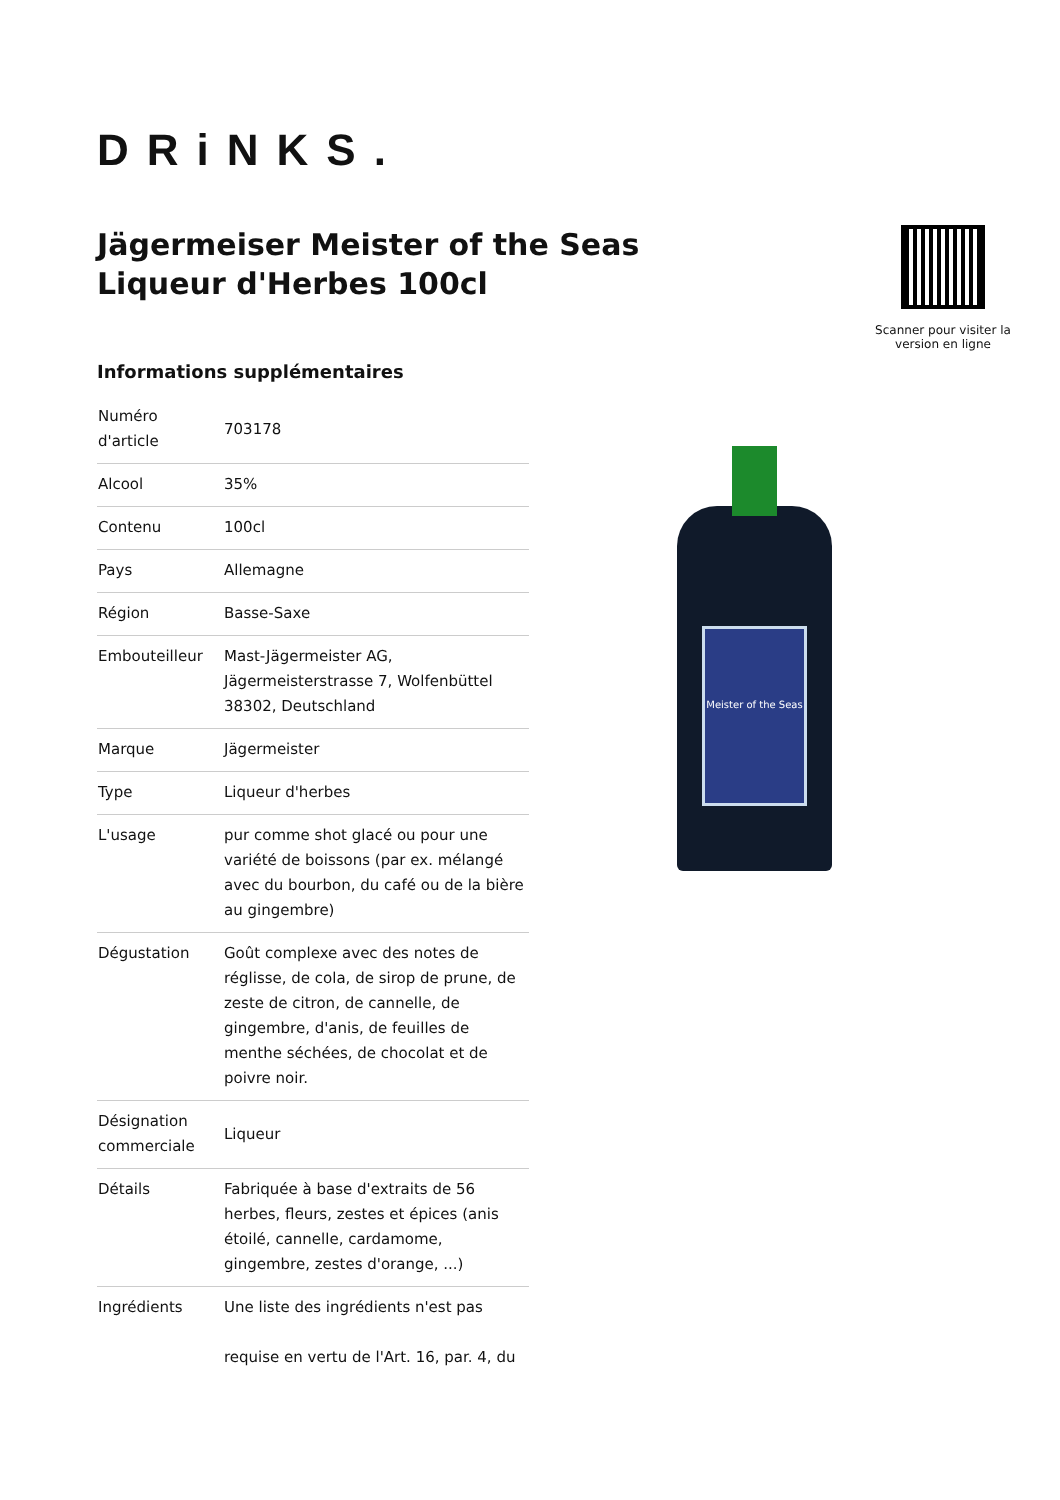DRiNKS.
Jägermeiser Meister of the Seas Liqueur d'Herbes 100cl
Scanner pour visiter la version en ligne
Informations supplémentaires
| Numéro d'article | 703178 |
| Alcool | 35% |
| Contenu | 100cl |
| Pays | Allemagne |
| Région | Basse-Saxe |
| Embouteilleur | Mast-Jägermeister AG, Jägermeisterstrasse 7, Wolfenbüttel 38302, Deutschland |
| Marque | Jägermeister |
| Type | Liqueur d'herbes |
| L'usage | pur comme shot glacé ou pour une variété de boissons (par ex. mélangé avec du bourbon, du café ou de la bière au gingembre) |
| Dégustation | Goût complexe avec des notes de réglisse, de cola, de sirop de prune, de zeste de citron, de cannelle, de gingembre, d'anis, de feuilles de menthe séchées, de chocolat et de poivre noir. |
| Désignation commerciale | Liqueur |
| Détails | Fabriquée à base d'extraits de 56 herbes, fleurs, zestes et épices (anis étoilé, cannelle, cardamome, gingembre, zestes d'orange, ...) |
| Ingrédients | Une liste des ingrédients n'est pas requise en vertu de l'Art. 16, par. 4, du |
Meister of the Seas